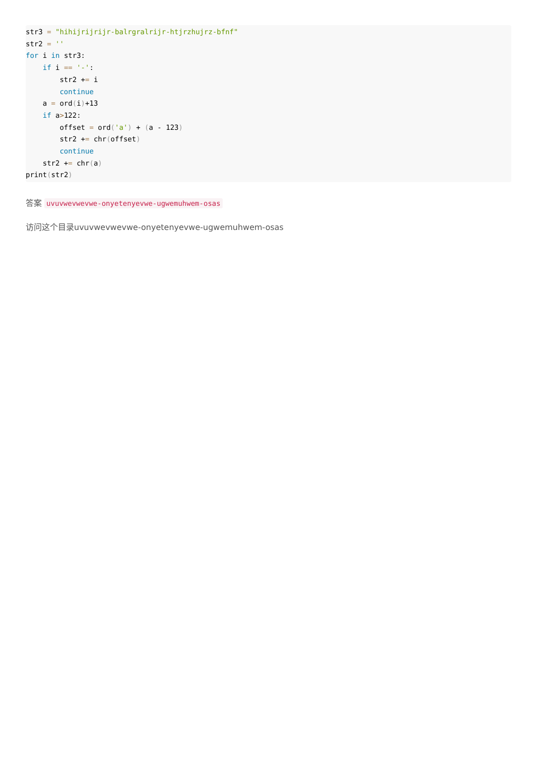str3 = "hihijrijrijr-balrgralrijr-htjrzhujrz-bfnf"
str2 = ''
for i in str3:
    if i == '-':
        str2 += i
        continue
    a = ord(i)+13
    if a>122:
        offset = ord('a') + (a - 123)
        str2 += chr(offset)
        continue
    str2 += chr(a)
print(str2)
答案 uvuvwevwevwe-onyetenyevwe-ugwemuhwem-osas
访问这个目录uvuvwevwevwe-onyetenyevwe-ugwemuhwem-osas